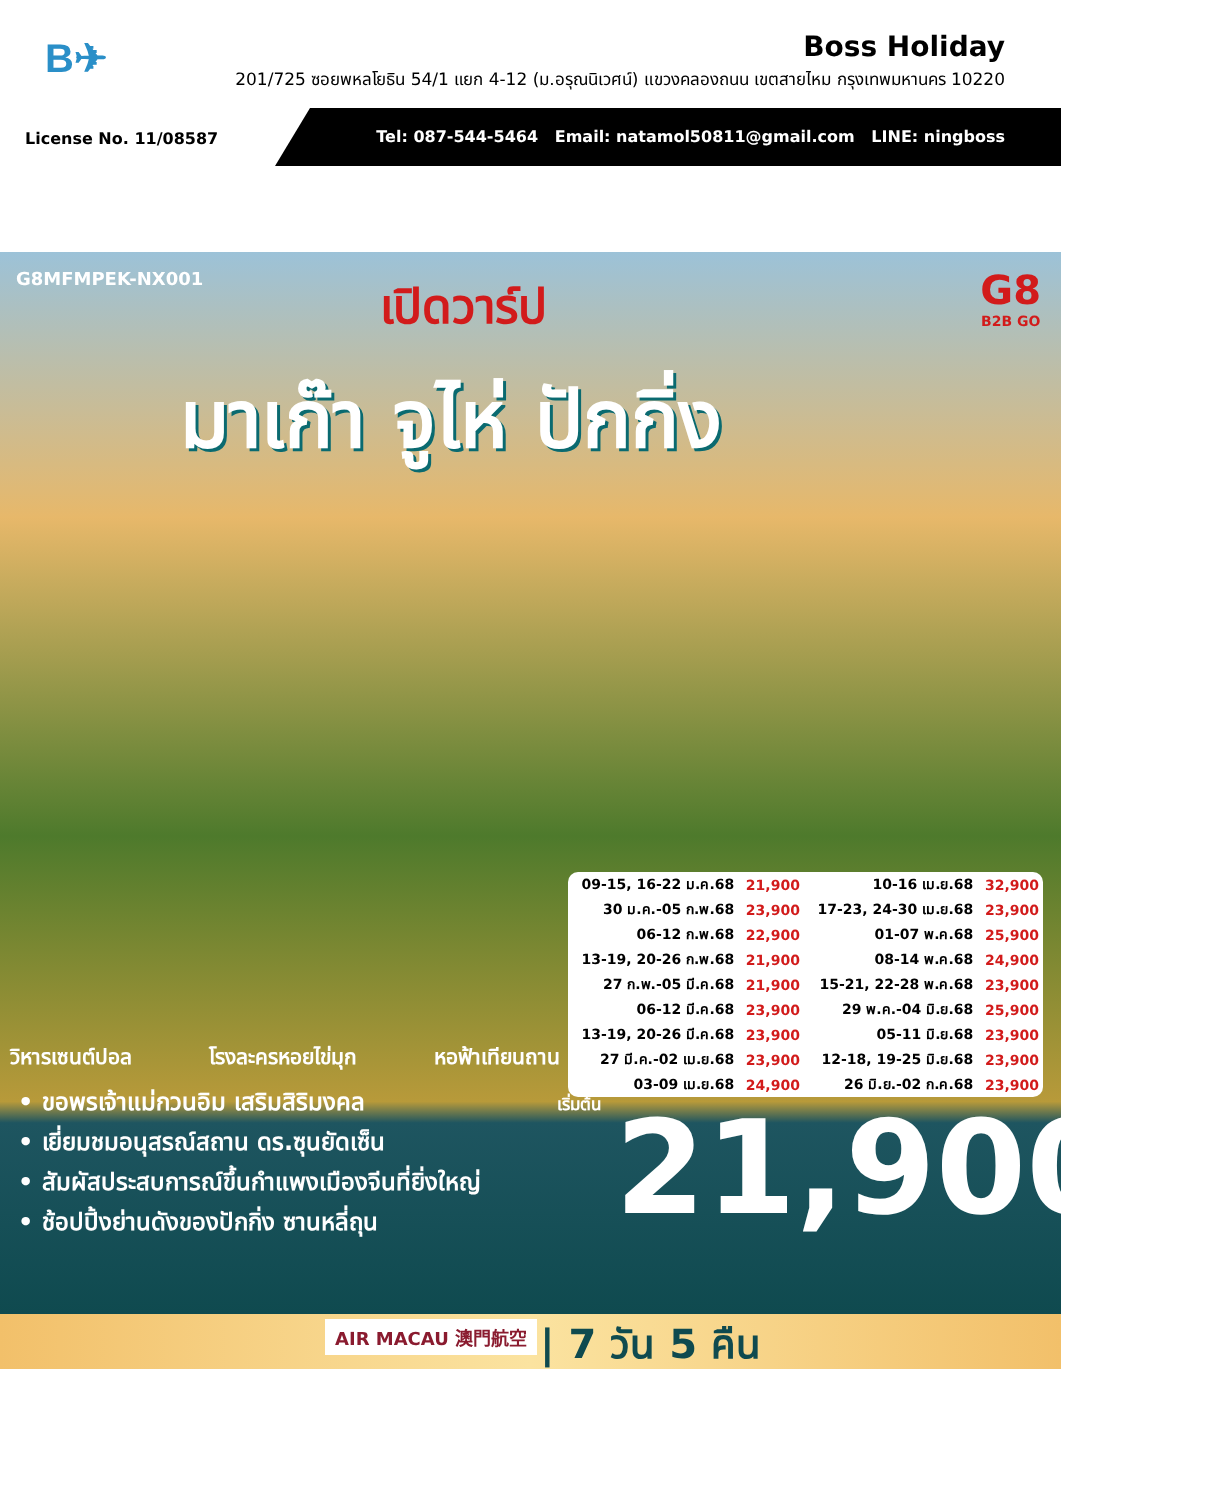B✈
Boss Holiday
201/725 ซอยพหลโยธิน 54/1 แยก 4-12 (ม.อรุณนิเวศน์) แขวงคลองถนน เขตสายไหม กรุงเทพมหานคร 10220
License No. 11/08587
Tel: 087-544-5464 Email: natamol50811@gmail.com LINE: ningboss
G8MFMPEK-NX001 เปิดวาร์ป G8
B2B GO
มาเก๊า จูไห่ ปักกิ่ง
| 09-15, 16-22 ม.ค.68 | 21,900 | 10-16 เม.ย.68 | 32,900 |
| 30 ม.ค.-05 ก.พ.68 | 23,900 | 17-23, 24-30 เม.ย.68 | 23,900 |
| 06-12 ก.พ.68 | 22,900 | 01-07 พ.ค.68 | 25,900 |
| 13-19, 20-26 ก.พ.68 | 21,900 | 08-14 พ.ค.68 | 24,900 |
| 27 ก.พ.-05 มี.ค.68 | 21,900 | 15-21, 22-28 พ.ค.68 | 23,900 |
| 06-12 มี.ค.68 | 23,900 | 29 พ.ค.-04 มิ.ย.68 | 25,900 |
| 13-19, 20-26 มี.ค.68 | 23,900 | 05-11 มิ.ย.68 | 23,900 |
| 27 มี.ค.-02 เม.ย.68 | 23,900 | 12-18, 19-25 มิ.ย.68 | 23,900 |
| 03-09 เม.ย.68 | 24,900 | 26 มิ.ย.-02 ก.ค.68 | 23,900 |
วิหารเซนต์ปอล โรงละครหอยไข่มุก หอฟ้าเทียนถาน
• ขอพรเจ้าแม่กวนอิม เสริมสิริมงคล
• เยี่ยมชมอนุสรณ์สถาน ดร.ซุนยัดเซ็น
• สัมผัสประสบการณ์ขึ้นกำแพงเมืองจีนที่ยิ่งใหญ่
• ช้อปปิ้งย่านดังของปักกิ่ง ซานหลี่ถุน
เริ่มต้น 21,900.-
AIR MACAU 澳門航空 | 7 วัน 5 คืน